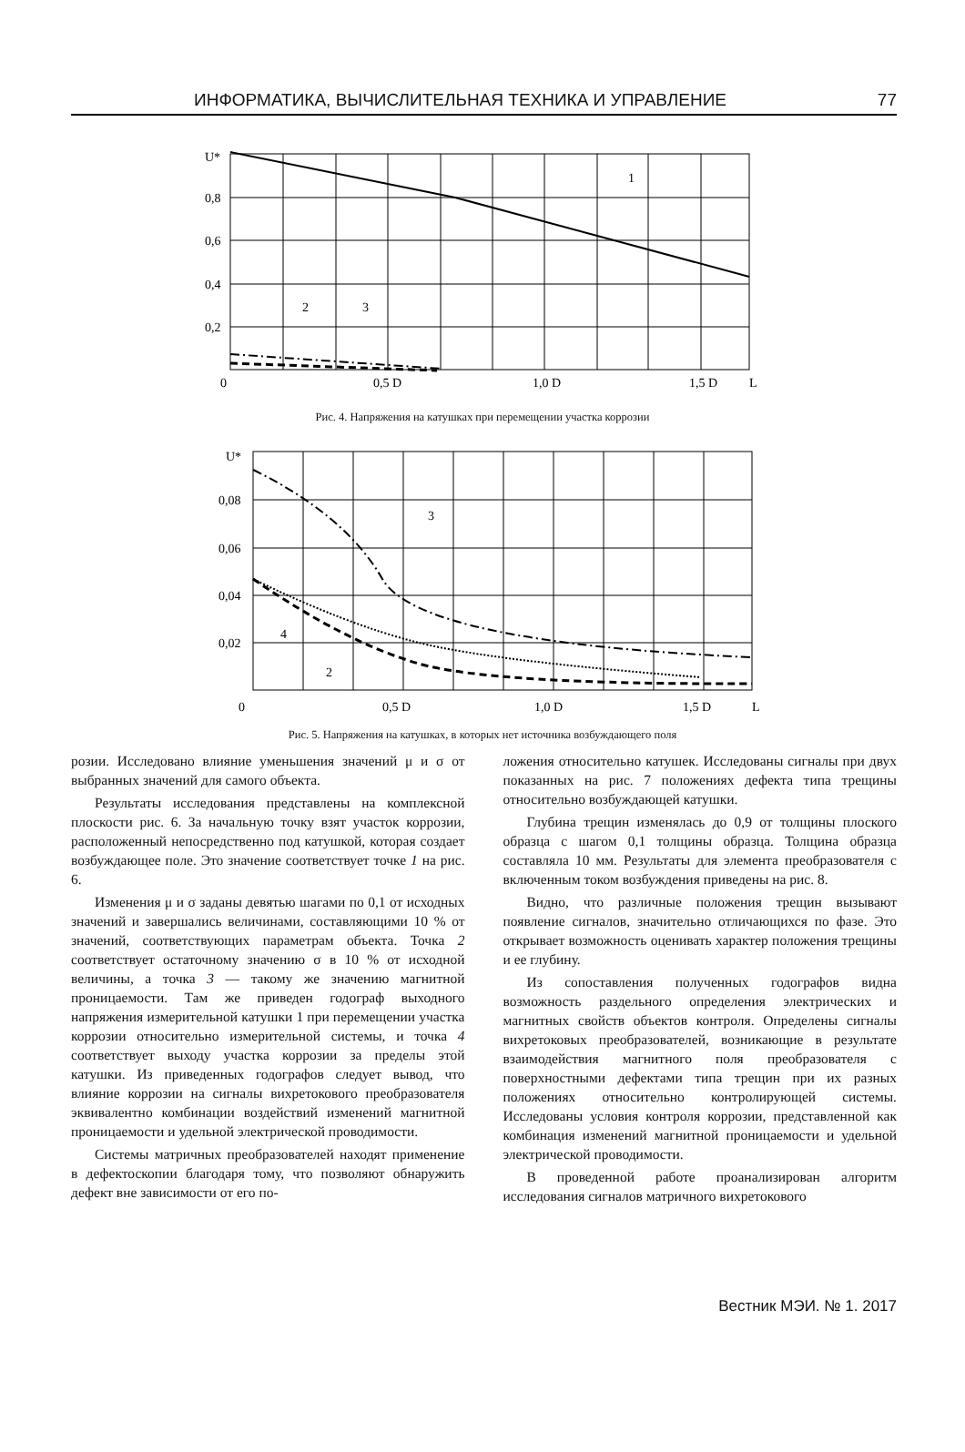ИНФОРМАТИКА, ВЫЧИСЛИТЕЛЬНАЯ ТЕХНИКА И УПРАВЛЕНИЕ 77
U*
0,8
0,6
0,4
0,2
0
0,5 D
1,0 D
1,5 D
L
1
2
3
Рис. 4. Напряжения на катушках при перемещении участка коррозии
U*
0,08
0,06
0,04
0,02
0
0,5 D
1,0 D
1,5 D
L
3
4
2
Рис. 5. Напряжения на катушках, в которых нет источника возбуждающего поля
розии. Исследовано влияние уменьшения значений μ и σ от выбранных значений для самого объекта.
Результаты исследования представлены на комплексной плоскости рис. 6. За начальную точку взят участок коррозии, расположенный непосредственно под катушкой, которая создает возбуждающее поле. Это значение соответствует точке 1 на рис. 6.
Изменения μ и σ заданы девятью шагами по 0,1 от исходных значений и завершались величинами, составляющими 10 % от значений, соответствующих параметрам объекта. Точка 2 соответствует остаточному значению σ в 10 % от исходной величины, а точка 3 — такому же значению магнитной проницаемости. Там же приведен годограф выходного напряжения измерительной катушки 1 при перемещении участка коррозии относительно измерительной системы, и точка 4 соответствует выходу участка коррозии за пределы этой катушки. Из приведенных годографов следует вывод, что влияние коррозии на сигналы вихретокового преобразователя эквивалентно комбинации воздействий изменений магнитной проницаемости и удельной электрической проводимости.
Системы матричных преобразователей находят применение в дефектоскопии благодаря тому, что позволяют обнаружить дефект вне зависимости от его по-
ложения относительно катушек. Исследованы сигналы при двух показанных на рис. 7 положениях дефекта типа трещины относительно возбуждающей катушки.
Глубина трещин изменялась до 0,9 от толщины плоского образца с шагом 0,1 толщины образца. Толщина образца составляла 10 мм. Результаты для элемента преобразователя с включенным током возбуждения приведены на рис. 8.
Видно, что различные положения трещин вызывают появление сигналов, значительно отличающихся по фазе. Это открывает возможность оценивать характер положения трещины и ее глубину.
Из сопоставления полученных годографов видна возможность раздельного определения электрических и магнитных свойств объектов контроля. Определены сигналы вихретоковых преобразователей, возникающие в результате взаимодействия магнитного поля преобразователя с поверхностными дефектами типа трещин при их разных положениях относительно контролирующей системы. Исследованы условия контроля коррозии, представленной как комбинация изменений магнитной проницаемости и удельной электрической проводимости.
В проведенной работе проанализирован алгоритм исследования сигналов матричного вихретокового
Вестник МЭИ. № 1. 2017